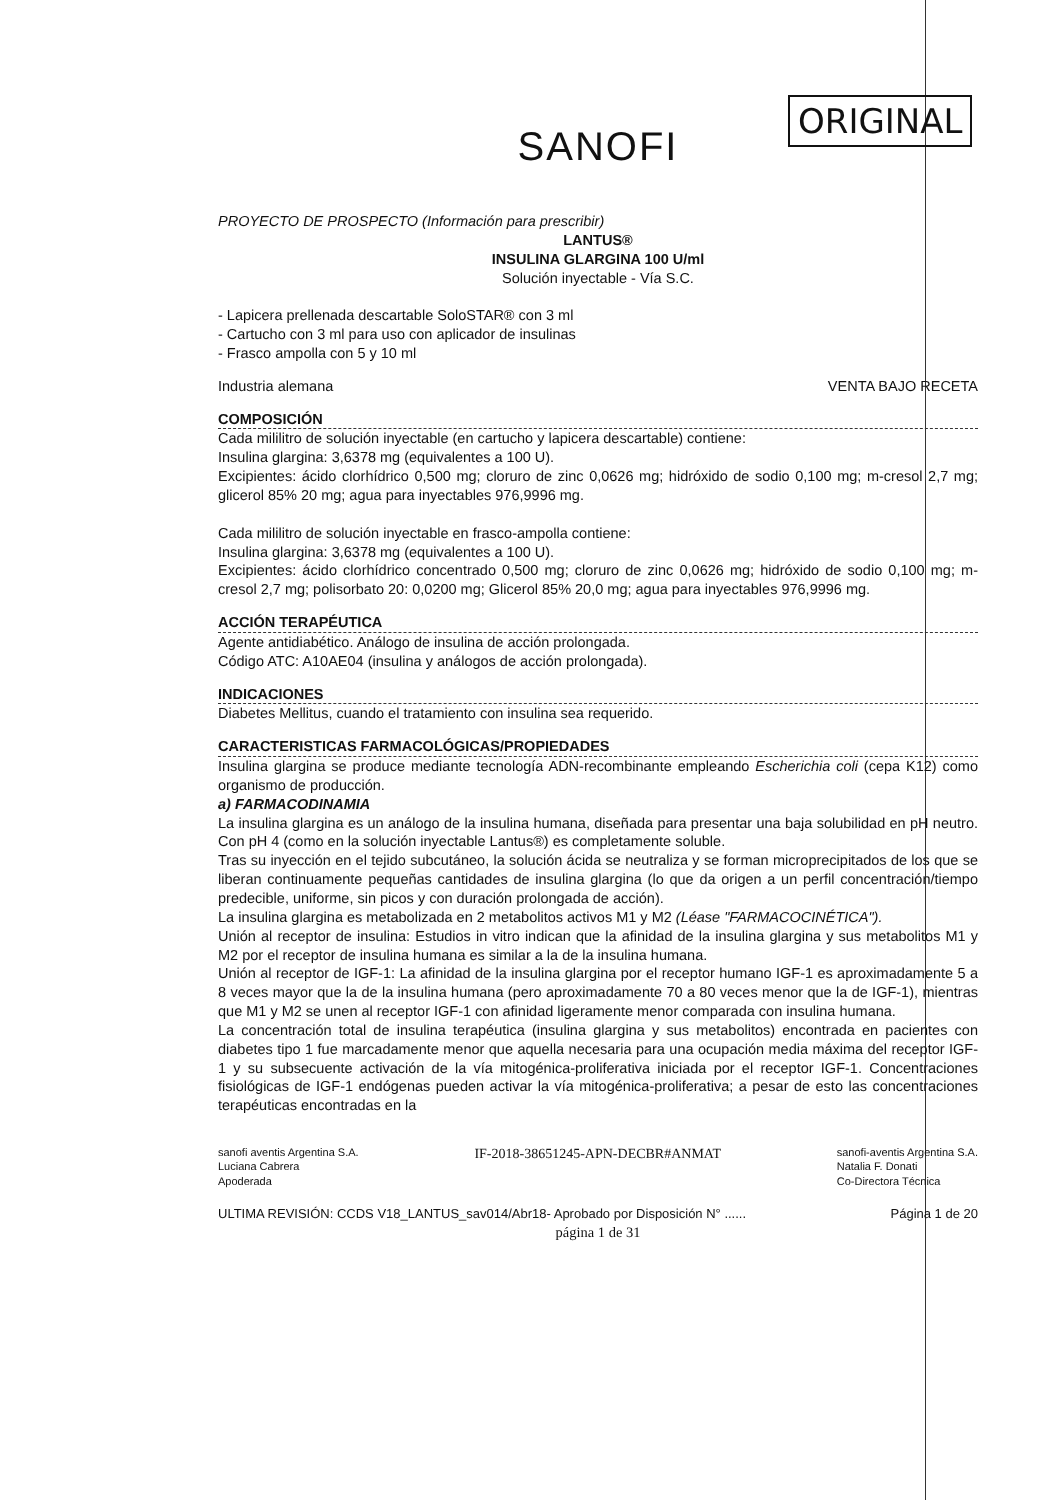ORIGINAL
SANOFI
PROYECTO DE PROSPECTO (Información para prescribir)
LANTUS®
INSULINA GLARGINA 100 U/ml
Solución inyectable - Vía S.C.
- Lapicera prellenada descartable SoloSTAR® con 3 ml
- Cartucho con 3 ml para uso con aplicador de insulinas
- Frasco ampolla con 5 y 10 ml
Industria alemana VENTA BAJO RECETA
COMPOSICIÓN
Cada mililitro de solución inyectable (en cartucho y lapicera descartable) contiene:
Insulina glargina: 3,6378 mg (equivalentes a 100 U).
Excipientes: ácido clorhídrico 0,500 mg; cloruro de zinc 0,0626 mg; hidróxido de sodio 0,100 mg; m-cresol 2,7 mg; glicerol 85% 20 mg; agua para inyectables 976,9996 mg.
Cada mililitro de solución inyectable en frasco-ampolla contiene:
Insulina glargina: 3,6378 mg (equivalentes a 100 U).
Excipientes: ácido clorhídrico concentrado 0,500 mg; cloruro de zinc 0,0626 mg; hidróxido de sodio 0,100 mg; m-cresol 2,7 mg; polisorbato 20: 0,0200 mg; Glicerol 85% 20,0 mg; agua para inyectables 976,9996 mg.
ACCIÓN TERAPÉUTICA
Agente antidiabético. Análogo de insulina de acción prolongada.
Código ATC: A10AE04 (insulina y análogos de acción prolongada).
INDICACIONES
Diabetes Mellitus, cuando el tratamiento con insulina sea requerido.
CARACTERISTICAS FARMACOLÓGICAS/PROPIEDADES
Insulina glargina se produce mediante tecnología ADN-recombinante empleando Escherichia coli (cepa K12) como organismo de producción.
a) FARMACODINAMIA
La insulina glargina es un análogo de la insulina humana, diseñada para presentar una baja solubilidad en pH neutro. Con pH 4 (como en la solución inyectable Lantus®) es completamente soluble.
Tras su inyección en el tejido subcutáneo, la solución ácida se neutraliza y se forman microprecipitados de los que se liberan continuamente pequeñas cantidades de insulina glargina (lo que da origen a un perfil concentración/tiempo predecible, uniforme, sin picos y con duración prolongada de acción).
La insulina glargina es metabolizada en 2 metabolitos activos M1 y M2 (Léase "FARMACOCINÉTICA").
Unión al receptor de insulina: Estudios in vitro indican que la afinidad de la insulina glargina y sus metabolitos M1 y M2 por el receptor de insulina humana es similar a la de la insulina humana.
Unión al receptor de IGF-1: La afinidad de la insulina glargina por el receptor humano IGF-1 es aproximadamente 5 a 8 veces mayor que la de la insulina humana (pero aproximadamente 70 a 80 veces menor que la de IGF-1), mientras que M1 y M2 se unen al receptor IGF-1 con afinidad ligeramente menor comparada con insulina humana.
La concentración total de insulina terapéutica (insulina glargina y sus metabolitos) encontrada en pacientes con diabetes tipo 1 fue marcadamente menor que aquella necesaria para una ocupación media máxima del receptor IGF-1 y su subsecuente activación de la vía mitogénica-proliferativa iniciada por el receptor IGF-1. Concentraciones fisiológicas de IGF-1 endógenas pueden activar la vía mitogénica-proliferativa; a pesar de esto las concentraciones terapéuticas encontradas en la
sanofi aventis Argentina S.A.
Luciana Cabrera
Apoderada IF-2018-38651245-APN-DECBR#ANMAT sanofi-aventis Argentina S.A.
Natalia F. Donati
Co-Directora Técnica
ULTIMA REVISIÓN: CCDS V18_LANTUS_sav014/Abr18- Aprobado por Disposición N° ...... Página 1 de 20
página 1 de 31